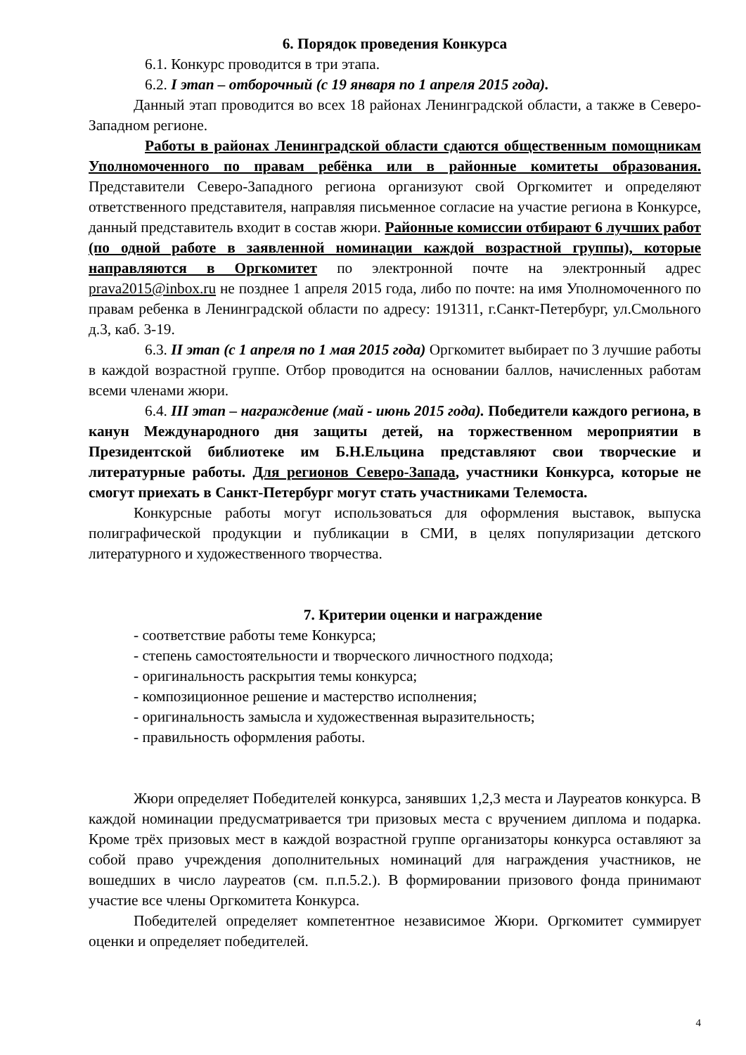6. Порядок проведения Конкурса
6.1. Конкурс проводится в три этапа.
6.2. I этап – отборочный (с 19 января по 1 апреля 2015 года).
Данный этап проводится во всех 18 районах Ленинградской области, а также в Северо-Западном регионе.
Работы в районах Ленинградской области сдаются общественным помощникам Уполномоченного по правам ребёнка или в районные комитеты образования. Представители Северо-Западного региона организуют свой Оргкомитет и определяют ответственного представителя, направляя письменное согласие на участие региона в Конкурсе, данный представитель входит в состав жюри. Районные комиссии отбирают 6 лучших работ (по одной работе в заявленной номинации каждой возрастной группы), которые направляются в Оргкомитет по электронной почте на электронный адрес prava2015@inbox.ru не позднее 1 апреля 2015 года, либо по почте: на имя Уполномоченного по правам ребенка в Ленинградской области по адресу: 191311, г.Санкт-Петербург, ул.Смольного д.3, каб. 3-19.
6.3. II этап (с 1 апреля по 1 мая 2015 года) Оргкомитет выбирает по 3 лучшие работы в каждой возрастной группе. Отбор проводится на основании баллов, начисленных работам всеми членами жюри.
6.4. III этап – награждение (май - июнь 2015 года). Победители каждого региона, в канун Международного дня защиты детей, на торжественном мероприятии в Президентской библиотеке им Б.Н.Ельцина представляют свои творческие и литературные работы. Для регионов Северо-Запада, участники Конкурса, которые не смогут приехать в Санкт-Петербург могут стать участниками Телемоста.
Конкурсные работы могут использоваться для оформления выставок, выпуска полиграфической продукции и публикации в СМИ, в целях популяризации детского литературного и художественного творчества.
7. Критерии оценки и награждение
- соответствие работы теме Конкурса;
- степень самостоятельности и творческого личностного подхода;
- оригинальность раскрытия темы конкурса;
- композиционное решение и мастерство исполнения;
- оригинальность замысла и художественная выразительность;
- правильность оформления работы.
Жюри определяет Победителей конкурса, занявших 1,2,3 места и Лауреатов конкурса. В каждой номинации предусматривается три призовых места с вручением диплома и подарка. Кроме трёх призовых мест в каждой возрастной группе организаторы конкурса оставляют за собой право учреждения дополнительных номинаций для награждения участников, не вошедших в число лауреатов (см. п.п.5.2.). В формировании призового фонда принимают участие все члены Оргкомитета Конкурса.
Победителей определяет компетентное независимое Жюри. Оргкомитет суммирует оценки и определяет победителей.
4